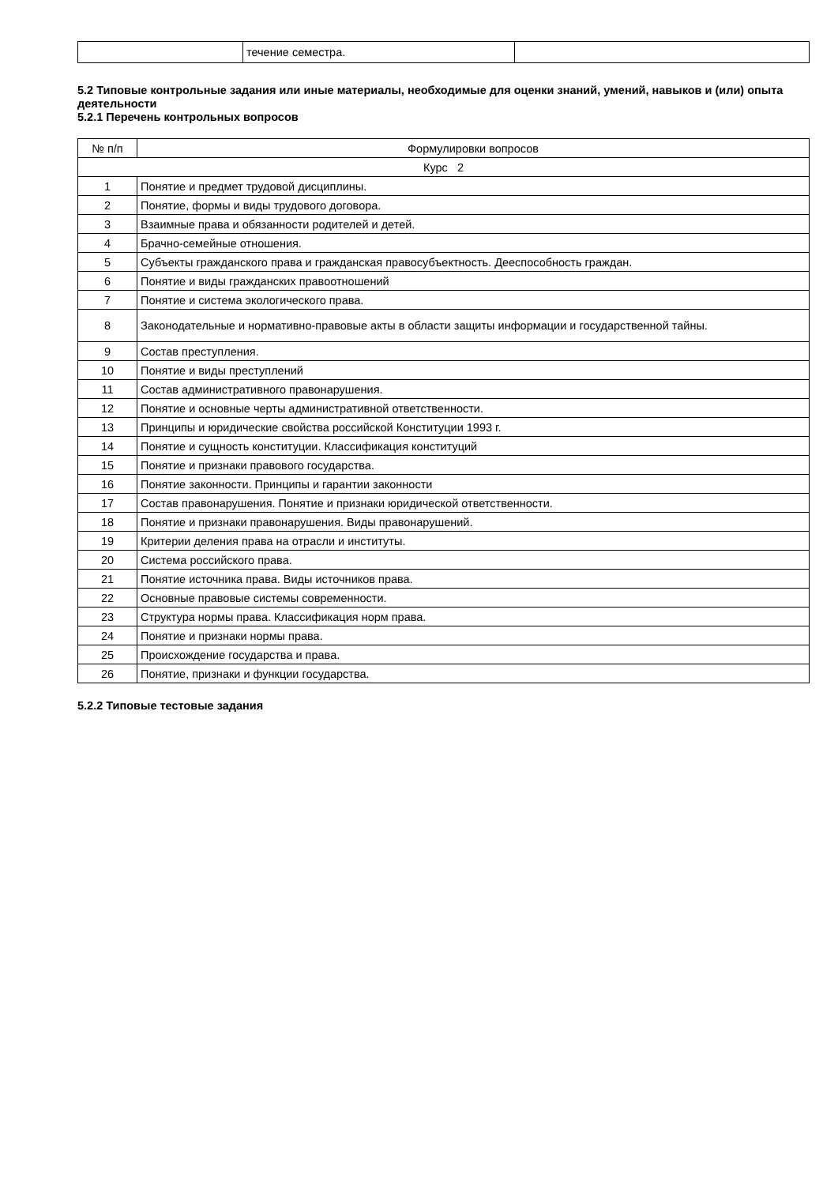| | течение семестра. | |
5.2 Типовые контрольные задания или иные материалы, необходимые для оценки знаний, умений, навыков и (или) опыта деятельности
5.2.1 Перечень контрольных вопросов
| № п/п | Формулировки вопросов |
| --- | --- |
| Курс 2 | |
| 1 | Понятие и предмет трудовой дисциплины. |
| 2 | Понятие, формы и виды трудового договора. |
| 3 | Взаимные права и обязанности родителей и детей. |
| 4 | Брачно-семейные отношения. |
| 5 | Субъекты гражданского права и гражданская правосубъектность. Дееспособность граждан. |
| 6 | Понятие и виды гражданских правоотношений |
| 7 | Понятие и система экологического права. |
| 8 | Законодательные и нормативно-правовые акты в области защиты информации и государственной тайны. |
| 9 | Состав преступления. |
| 10 | Понятие и виды преступлений |
| 11 | Состав административного правонарушения. |
| 12 | Понятие и основные черты административной ответственности. |
| 13 | Принципы и юридические свойства российской Конституции 1993 г. |
| 14 | Понятие и сущность конституции. Классификация конституций |
| 15 | Понятие и признаки правового государства. |
| 16 | Понятие законности. Принципы и гарантии законности |
| 17 | Состав правонарушения. Понятие и признаки юридической ответственности. |
| 18 | Понятие и признаки правонарушения. Виды правонарушений. |
| 19 | Критерии деления права на отрасли и институты. |
| 20 | Система российского права. |
| 21 | Понятие источника права. Виды источников права. |
| 22 | Основные правовые системы современности. |
| 23 | Структура нормы права. Классификация норм права. |
| 24 | Понятие и признаки нормы права. |
| 25 | Происхождение государства и права. |
| 26 | Понятие, признаки и функции государства. |
5.2.2 Типовые тестовые задания